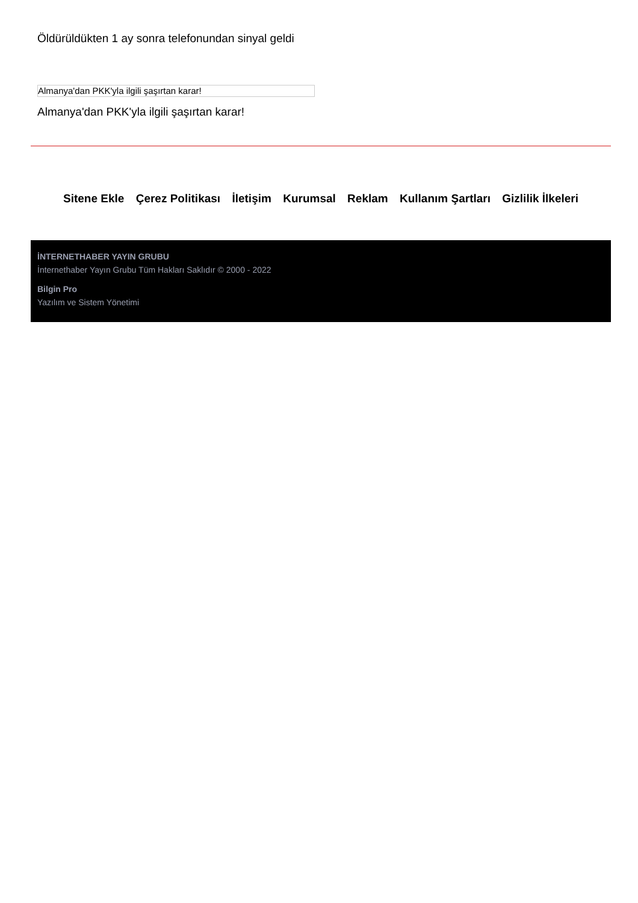Öldürüldükten 1 ay sonra telefonundan sinyal geldi
Almanya'dan PKK'yla ilgili şaşırtan karar!
Almanya'dan PKK'yla ilgili şaşırtan karar!
Sitene Ekle Çerez Politikası İletişim Kurumsal Reklam Kullanım Şartları Gizlilik İlkeleri
İNTERNETHABER YAYIN GRUBU
İnternethaber Yayın Grubu Tüm Hakları Saklıdır © 2000 - 2022
Bilgin Pro
Yazılım ve Sistem Yönetimi